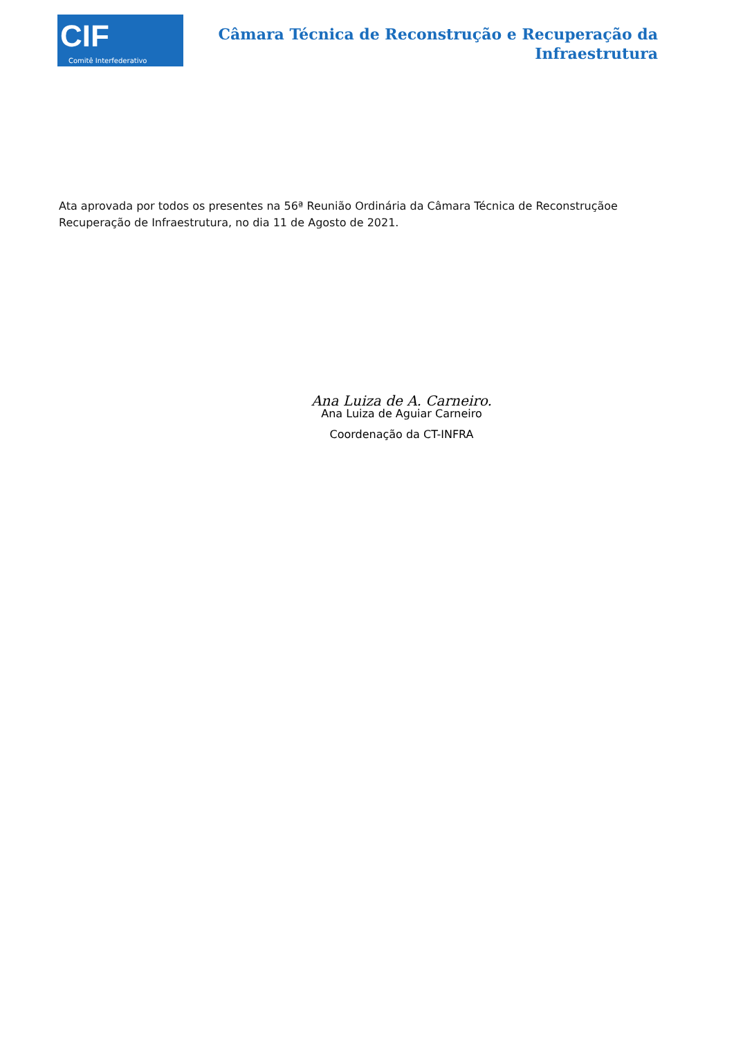CIF
Comitê Interfederativo
Câmara Técnica de Reconstrução e Recuperação da
Infraestrutura
Ata aprovada por todos os presentes na 56ª Reunião Ordinária da Câmara Técnica de Reconstruçãoe Recuperação de Infraestrutura, no dia 11 de Agosto de 2021.
Ana Luiza de A. Carneiro.
Ana Luiza de Aguiar Carneiro
Coordenação da CT-INFRA